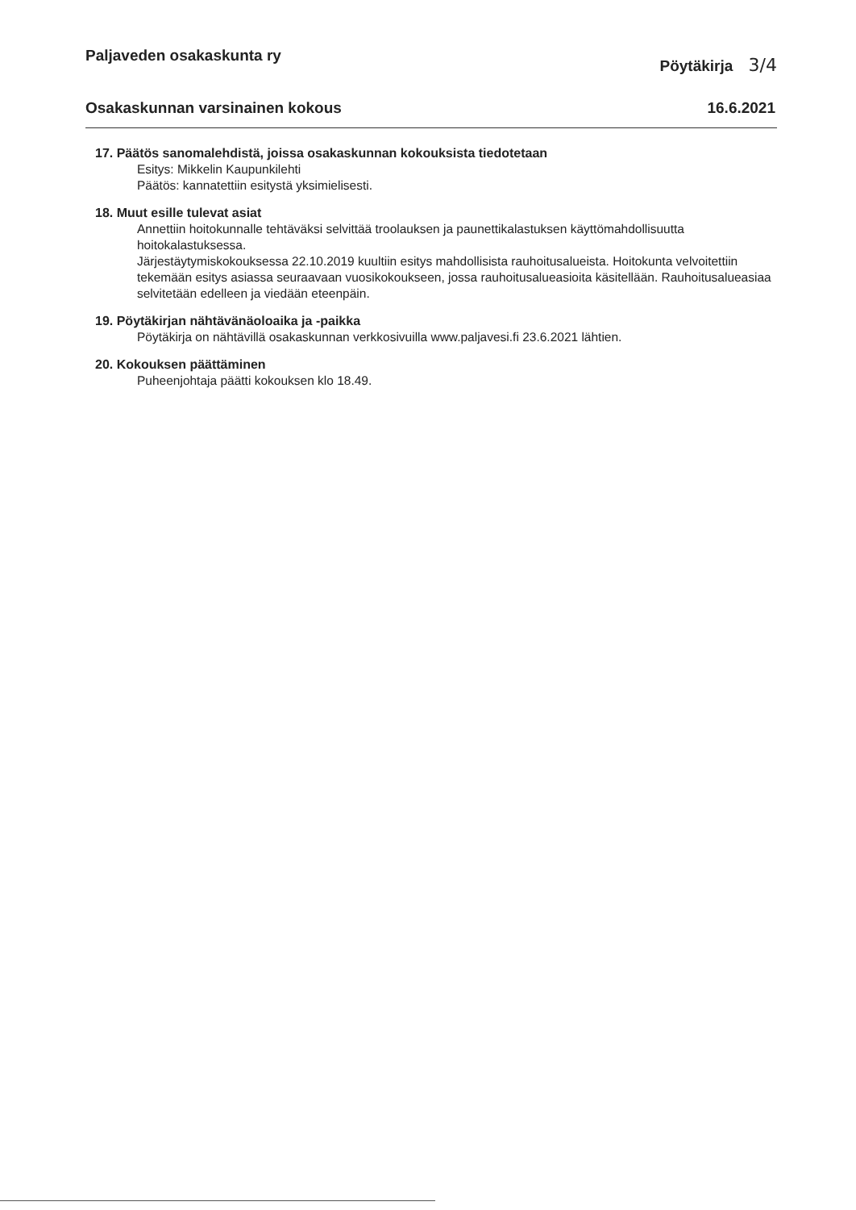Paljaveden osakaskunta ry Pöytäkirja 3/4
Osakaskunnan varsinainen kokous 16.6.2021
17. Päätös sanomalehdistä, joissa osakaskunnan kokouksista tiedotetaan
Esitys: Mikkelin Kaupunkilehti
Päätös: kannatettiin esitystä yksimielisesti.
18. Muut esille tulevat asiat
Annettiin hoitokunnalle tehtäväksi selvittää troolauksen ja paunettikalastuksen käyttömahdollisuutta hoitokalastuksessa.
Järjestäytymiskokouksessa 22.10.2019 kuultiin esitys mahdollisista rauhoitusalueista. Hoitokunta velvoitettiin tekemään esitys asiassa seuraavaan vuosikokoukseen, jossa rauhoitusalueasioita käsitellään. Rauhoitusalueasiaa selvitetään edelleen ja viedään eteenpäin.
19. Pöytäkirjan nähtävänäoloaika ja -paikka
Pöytäkirja on nähtävillä osakaskunnan verkkosivuilla www.paljavesi.fi 23.6.2021 lähtien.
20. Kokouksen päättäminen
Puheenjohtaja päätti kokouksen klo 18.49.